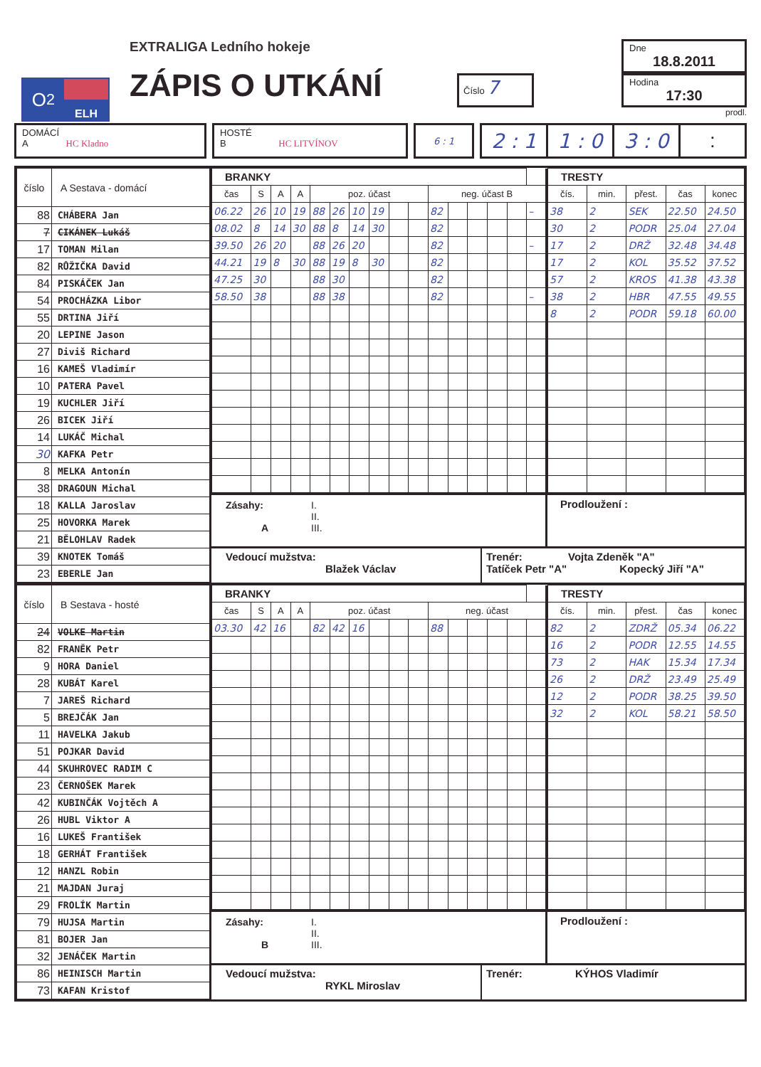O<sub>2</sub>
ELH
EXTRALIGA Ledního hokeje
ZÁPIS O UTKÁNÍ
Číslo 7
Dne
18.8.2011
Hodina
17:30
prodl.
DOMÁCÍ
A HC Kladno
HOSTÉ
B HC LITVÍNOV
6 : 1
2 : 1 1 : 0 3 : 0 :
| číslo | A Sestava - domácí |
| --- | --- |
| 88 | CHÁBERA Jan |
| 7 | CIKÁNEK Lukáš |
| 17 | TOMAN Milan |
| 82 | RŮŽIČKA David |
| 84 | PISKÁČEK Jan |
| 54 | PROCHÁZKA Libor |
| 55 | DRTINA Jiří |
| 20 | LEPINE Jason |
| 27 | Diviš Richard |
| 16 | KAMEŠ Vladimír |
| 10 | PATERA Pavel |
| 19 | KUCHLER Jiří |
| 26 | BICEK Jiří |
| 14 | LUKÁČ Michal |
| 30 | KAFKA Petr |
| 8 | MELKA Antonín |
| 38 | DRAGOUN Michal |
| 18 | KALLA Jaroslav |
| 25 | HOVORKA Marek |
| 21 | BĚLOHLAV Radek |
| 39 | KNOTEK Tomáš |
| 23 | EBERLE Jan |
| BRANKY | | | | | | | | | | | | | | | |
| --- | --- | --- | --- | --- | --- | --- | --- | --- | --- | --- | --- | --- | --- | --- | --- |
| čas | S | A | A | poz. účast | | | | | | neg. účast B | | | | | |
| 06.22 | 26 | 10 | 19 | 88 | 26 | 10 | 19 | | | 82 | | | | | – |
| 08.02 | 8 | 14 | 30 | 88 | 8 | 14 | 30 | | | 82 | | | | | |
| 39.50 | 26 | 20 | | 88 | 26 | 20 | | | | 82 | | | | | – |
| 44.21 | 19 | 8 | 30 | 88 | 19 | 8 | 30 | | | 82 | | | | | |
| 47.25 | 30 | | | 88 | 30 | | | | | 82 | | | | | |
| 58.50 | 38 | | | 88 | 38 | | | | | 82 | | | | | – |
| TRESTY | | | | |
| --- | --- | --- | --- | --- |
| čís. | min. | přest. | čas | konec |
| 38 | 2 | SEK | 22.50 | 24.50 |
| 30 | 2 | PODR | 25.04 | 27.04 |
| 17 | 2 | DRŽ | 32.48 | 34.48 |
| 17 | 2 | KOL | 35.52 | 37.52 |
| 57 | 2 | KROS | 41.38 | 43.38 |
| 38 | 2 | HBR | 47.55 | 49.55 |
| 8 | 2 | PODR | 59.18 | 60.00 |
Zásahy:
A
I.
II.
III.
Prodloužení :
Vedoucí mužstva:
Blažek Václav
Trenér: Vojta Zdeněk "A"
Tatíček Petr "A" Kopecký Jiří "A"
| číslo | B Sestava - hosté |
| --- | --- |
| 24 | VOLKE Martin |
| 82 | FRANĚK Petr |
| 9 | HORA Daniel |
| 28 | KUBÁT Karel |
| 7 | JAREŠ Richard |
| 5 | BREJČÁK Jan |
| 11 | HAVELKA Jakub |
| 51 | POJKAR David |
| 44 | SKUHROVEC RADIM C |
| 23 | ČERNOŠEK Marek |
| 42 | KUBINČÁK Vojtěch A |
| 26 | HUBL Viktor A |
| 16 | LUKEŠ František |
| 18 | GERHÁT František |
| 12 | HANZL Robin |
| 21 | MAJDAN Juraj |
| 29 | FROLÍK Martin |
| 79 | HUJSA Martin |
| 81 | BOJER Jan |
| 32 | JENÁČEK Martin |
| 86 | HEINISCH Martin |
| 73 | KAFAN Kristof |
| BRANKY | | | | | | | | | | | | | | | |
| --- | --- | --- | --- | --- | --- | --- | --- | --- | --- | --- | --- | --- | --- | --- | --- |
| čas | S | A | A | poz. účast | | | | | | neg. účast | | | | | |
| 03.30 | 42 | 16 | | 82 | 42 | 16 | | | | 88 | | | | | |
| TRESTY | | | | |
| --- | --- | --- | --- | --- |
| čís. | min. | přest. | čas | konec |
| 82 | 2 | ZDRŽ | 05.34 | 06.22 |
| 16 | 2 | PODR | 12.55 | 14.55 |
| 73 | 2 | HAK | 15.34 | 17.34 |
| 26 | 2 | DRŽ | 23.49 | 25.49 |
| 12 | 2 | PODR | 38.25 | 39.50 |
| 32 | 2 | KOL | 58.21 | 58.50 |
Zásahy:
B
I.
II.
III.
Prodloužení :
Vedoucí mužstva:
RYKL Miroslav
Trenér: KÝHOS Vladimír